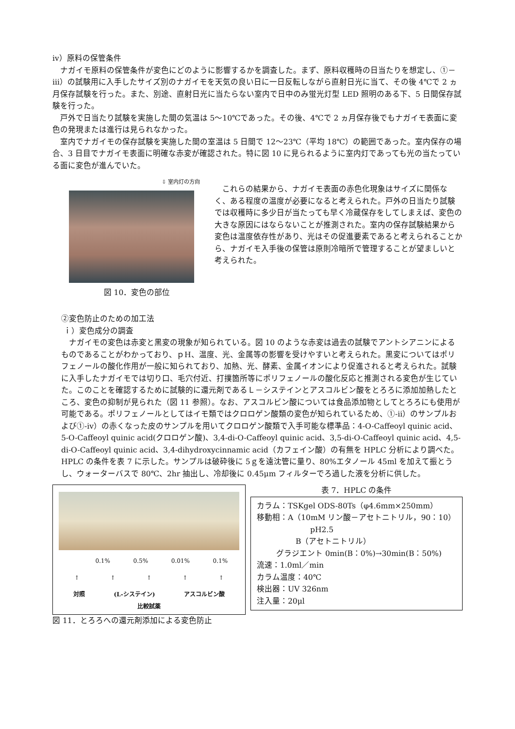ⅳ）原料の保管条件
ナガイモ原料の保管条件が変色にどのように影響するかを調査した。まず、原料収穫時の日当たりを想定し、①－ⅲ）の試験用に入手したサイズ別のナガイモを天気の良い日に一日反転しながら直射日光に当て、その後 4℃で 2 ヵ月保存試験を行った。また、別途、直射日光に当たらない室内で日中のみ蛍光灯型 LED 照明のある下、5 日間保存試験を行った。
戸外で日当たり試験を実施した間の気温は 5～10℃であった。その後、4℃で 2 ヵ月保存後でもナガイモ表面に変色の発現または進行は見られなかった。
室内でナガイモの保存試験を実施した間の室温は 5 日間で 12～23℃（平均 18℃）の範囲であった。室内保存の場合、3 日目でナガイモ表面に明確な赤変が確認された。特に図 10 に見られるように室内灯であっても光の当たっている面に変色が進んでいた。
⇩ 室内灯の方向
図 10．変色の部位
これらの結果から、ナガイモ表面の赤色化現象はサイズに関係なく、ある程度の温度が必要になると考えられた。戸外の日当たり試験では収穫時に多少日が当たっても早く冷蔵保存をしてしまえば、変色の大きな原因にはならないことが推測された。室内の保存試験結果から変色は温度依存性があり、光はその促進要素であると考えられることから、ナガイモ入手後の保管は原則冷暗所で管理することが望ましいと考えられた。
②変色防止のための加工法
ｉ）変色成分の調査
ナガイモの変色は赤変と黒変の現象が知られている。図 10 のような赤変は過去の試験でアントシアニンによるものであることがわかっており、ｐH、温度、光、金属等の影響を受けやすいと考えられた。黒変についてはポリフェノールの酸化作用が一般に知られており、加熱、光、酵素、金属イオンにより促進されると考えられた。試験に入手したナガイモでは切り口、毛穴付近、打撲箇所等にポリフェノールの酸化反応と推測される変色が生じていた。このことを確認するために試験的に還元剤であるＬ－システインとアスコルビン酸をとろろに添加加熱したところ、変色の抑制が見られた（図 11 参照）。なお、アスコルビン酸については食品添加物としてとろろにも使用が可能である。ポリフェノールとしてはイモ類ではクロロゲン酸類の変色が知られているため、①-ⅱ）のサンプルおよび①-ⅳ）の赤くなった皮のサンプルを用いてクロロゲン酸類で入手可能な標準品：4-O-Caffeoyl quinic acid、5-O-Caffeoyl quinic acid(クロロゲン酸)、3,4-di-O-Caffeoyl quinic acid、3,5-di-O-Caffeoyl quinic acid、4,5-di-O-Caffeoyl quinic acid、3,4-dihydroxycinnamic acid（カフェイン酸）の有無を HPLC 分析により調べた。HPLC の条件を表 7 に示した。サンプルは破砕後に 5ｇを遠沈管に量り、80%エタノール 45ml を加えて振とうし、ウォーターバスで 80℃、2hr 抽出し、冷却後に 0.45μm フィルターでろ過した液を分析に供した。
0.1% 0.5% 0.01% 0.1%
↑ ↑ ↑ ↑ ↑
対照 (L-システイン) アスコルビン酸
比較試薬
図 11．とろろへの還元剤添加による変色防止
表 7．HPLC の条件
カラム：TSKgel ODS-80Ts（φ4.6mm×250mm）
移動相：A（10mM リン酸－アセトニトリル，90：10）
pH2.5
B（アセトニトリル）
グラジエント 0min(B：0%)→30min(B：50%)
流速：1.0ml／min
カラム温度：40℃
検出器：UV 326nm
注入量：20μl